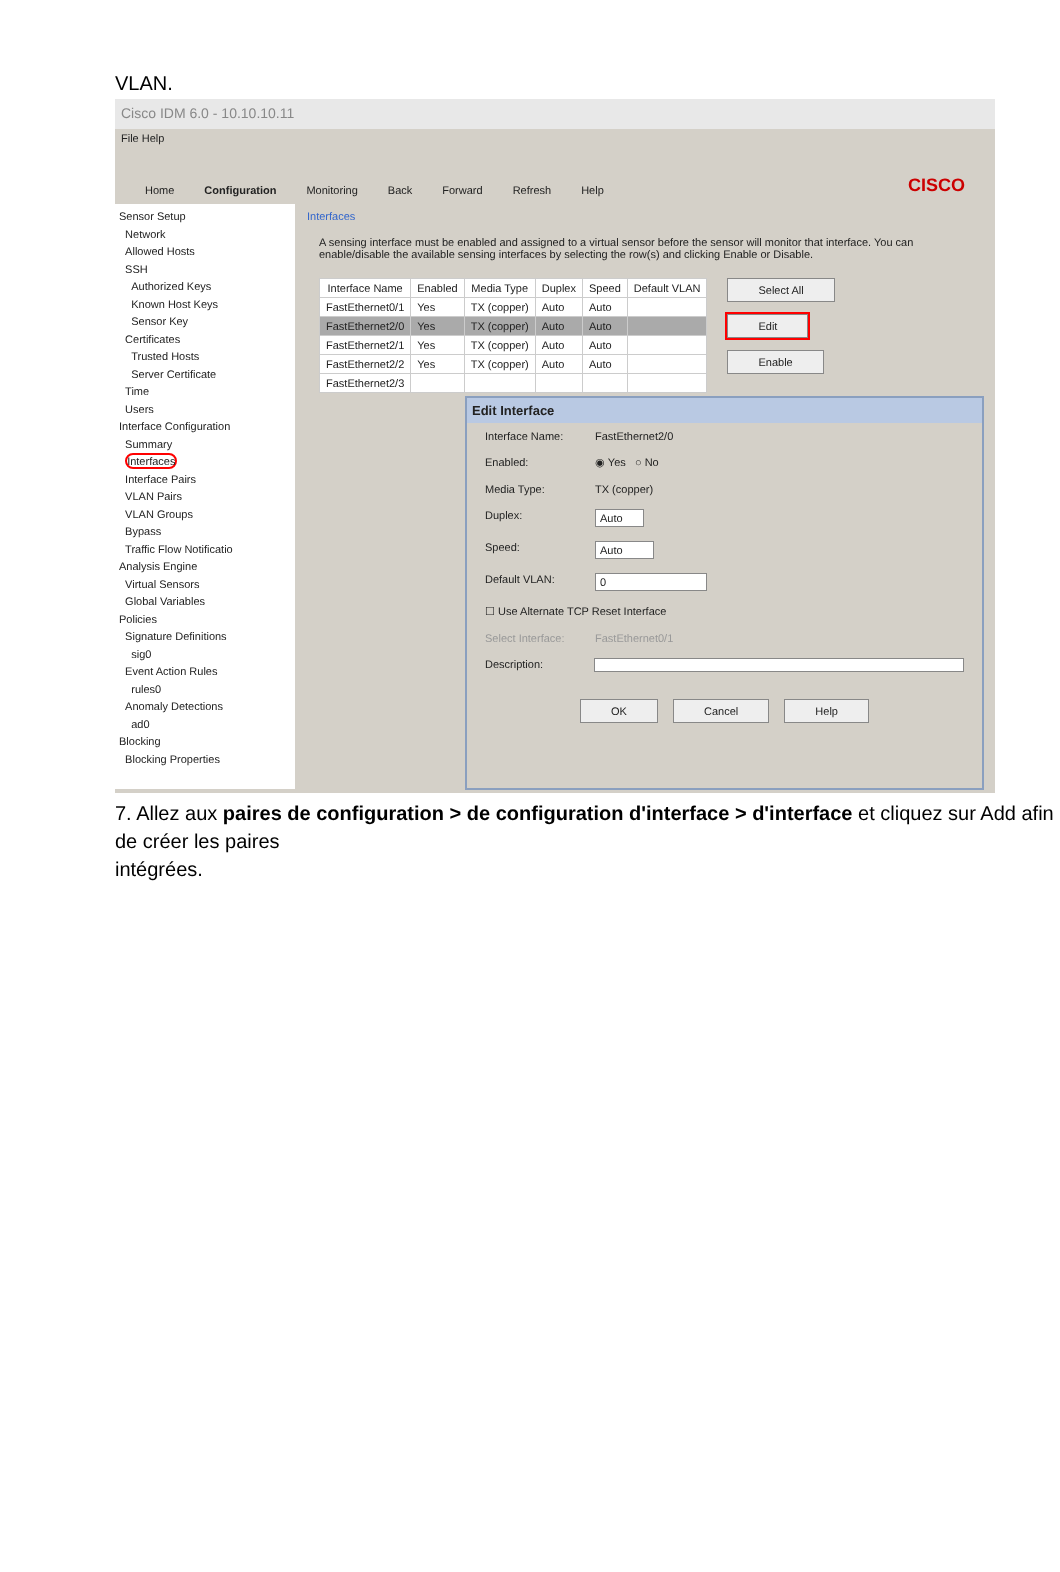VLAN.
Cisco IDM 6.0 - 10.10.10.11
File Help
Home Configuration Monitoring Back Forward Refresh Help CISCO
Sensor Setup
Network
Allowed Hosts
SSH
Authorized Keys
Known Host Keys
Sensor Key
Certificates
Trusted Hosts
Server Certificate
Time
Users
Interface Configuration
Summary
Interfaces
Interface Pairs
VLAN Pairs
VLAN Groups
Bypass
Traffic Flow Notificatio
Analysis Engine
Virtual Sensors
Global Variables
Policies
Signature Definitions
sig0
Event Action Rules
rules0
Anomaly Detections
ad0
Blocking
Blocking Properties
Interfaces
A sensing interface must be enabled and assigned to a virtual sensor before the sensor will monitor that interface. You can enable/disable the available sensing interfaces by selecting the row(s) and clicking Enable or Disable.
| Interface Name | Enabled | Media Type | Duplex | Speed | Default VLAN |
| --- | --- | --- | --- | --- | --- |
| FastEthernet0/1 | Yes | TX (copper) | Auto | Auto | |
| FastEthernet2/0 | Yes | TX (copper) | Auto | Auto | |
| FastEthernet2/1 | Yes | TX (copper) | Auto | Auto | |
| FastEthernet2/2 | Yes | TX (copper) | Auto | Auto | |
| FastEthernet2/3 | | | | | |
Select All
Edit
Enable
Edit Interface
Interface Name: FastEthernet2/0
Enabled: ◉ Yes ○ No
Media Type: TX (copper)
Duplex: Auto
Speed: Auto
Default VLAN: 0
☐ Use Alternate TCP Reset Interface
Select Interface: FastEthernet0/1
Description:
OK Cancel Help
7. Allez aux paires de configuration > de configuration d'interface > d'interface et cliquez sur Add afin de créer les paires
intégrées.